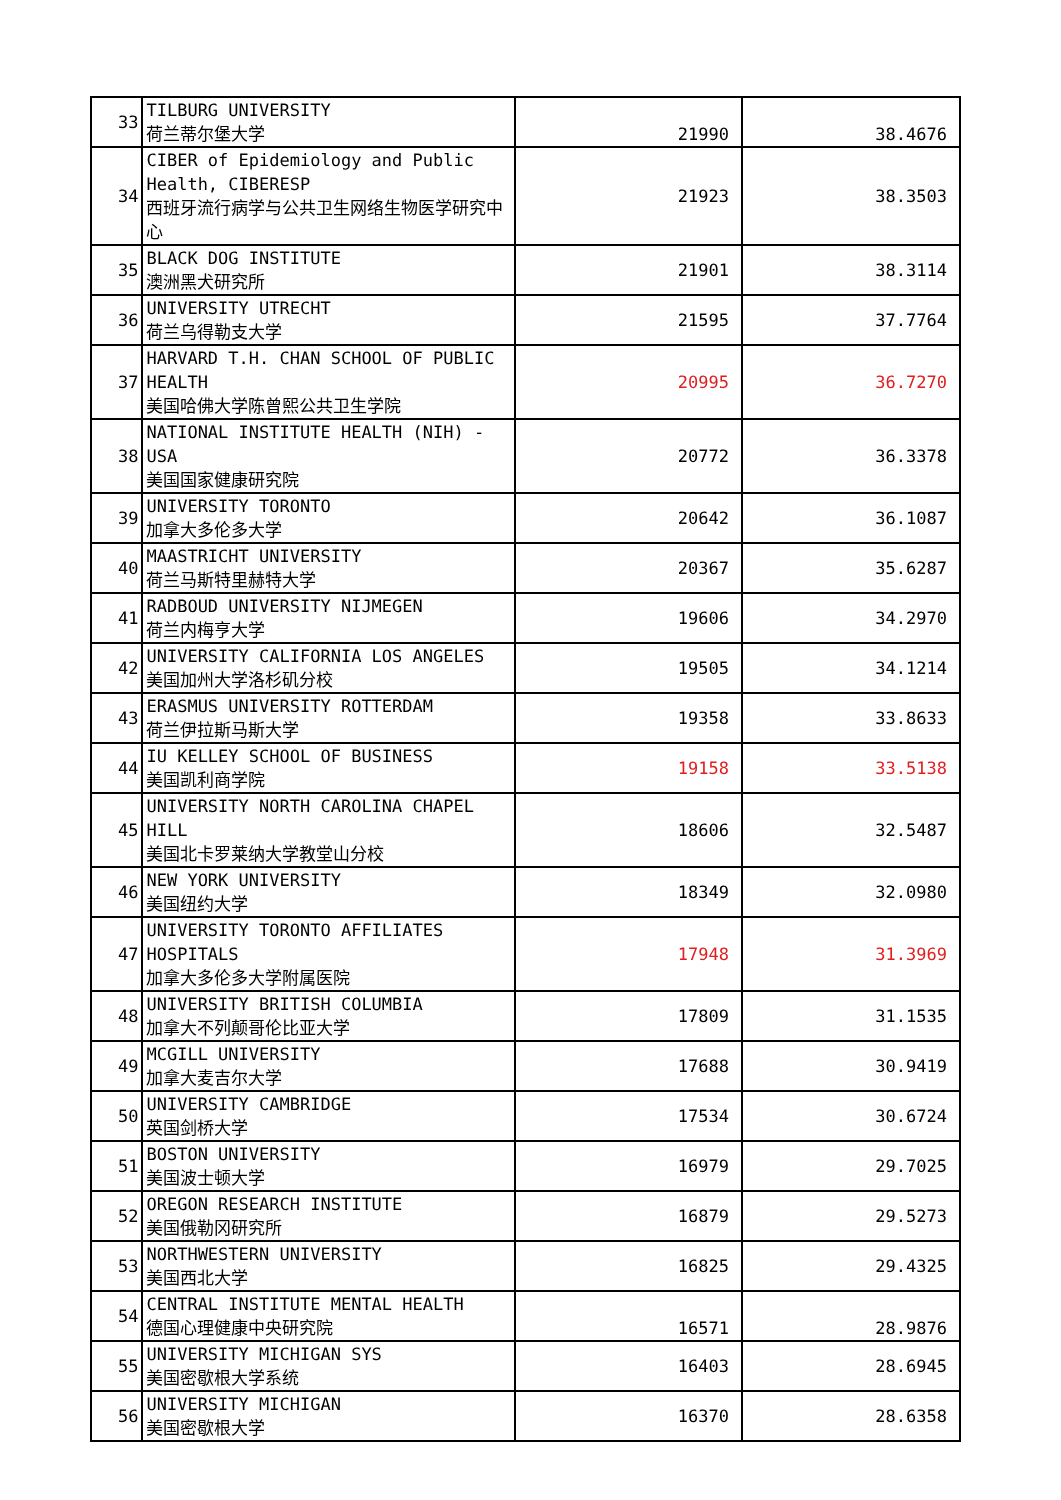| 33 | TILBURG UNIVERSITY 荷兰蒂尔堡大学 | 21990 | 38.4676 |
| 34 | CIBER of Epidemiology and Public Health, CIBERESP 西班牙流行病学与公共卫生网络生物医学研究中心 | 21923 | 38.3503 |
| 35 | BLACK DOG INSTITUTE 澳洲黑犬研究所 | 21901 | 38.3114 |
| 36 | UNIVERSITY UTRECHT 荷兰乌得勒支大学 | 21595 | 37.7764 |
| 37 | HARVARD T.H. CHAN SCHOOL OF PUBLIC HEALTH 美国哈佛大学陈曾熙公共卫生学院 | 20995 | 36.7270 |
| 38 | NATIONAL INSTITUTE HEALTH (NIH) - USA 美国国家健康研究院 | 20772 | 36.3378 |
| 39 | UNIVERSITY TORONTO 加拿大多伦多大学 | 20642 | 36.1087 |
| 40 | MAASTRICHT UNIVERSITY 荷兰马斯特里赫特大学 | 20367 | 35.6287 |
| 41 | RADBOUD UNIVERSITY NIJMEGEN 荷兰内梅亨大学 | 19606 | 34.2970 |
| 42 | UNIVERSITY CALIFORNIA LOS ANGELES 美国加州大学洛杉矶分校 | 19505 | 34.1214 |
| 43 | ERASMUS UNIVERSITY ROTTERDAM 荷兰伊拉斯马斯大学 | 19358 | 33.8633 |
| 44 | IU KELLEY SCHOOL OF BUSINESS 美国凯利商学院 | 19158 | 33.5138 |
| 45 | UNIVERSITY NORTH CAROLINA CHAPEL HILL 美国北卡罗莱纳大学教堂山分校 | 18606 | 32.5487 |
| 46 | NEW YORK UNIVERSITY 美国纽约大学 | 18349 | 32.0980 |
| 47 | UNIVERSITY TORONTO AFFILIATES HOSPITALS 加拿大多伦多大学附属医院 | 17948 | 31.3969 |
| 48 | UNIVERSITY BRITISH COLUMBIA 加拿大不列颠哥伦比亚大学 | 17809 | 31.1535 |
| 49 | MCGILL UNIVERSITY 加拿大麦吉尔大学 | 17688 | 30.9419 |
| 50 | UNIVERSITY CAMBRIDGE 英国剑桥大学 | 17534 | 30.6724 |
| 51 | BOSTON UNIVERSITY 美国波士顿大学 | 16979 | 29.7025 |
| 52 | OREGON RESEARCH INSTITUTE 美国俄勒冈研究所 | 16879 | 29.5273 |
| 53 | NORTHWESTERN UNIVERSITY 美国西北大学 | 16825 | 29.4325 |
| 54 | CENTRAL INSTITUTE MENTAL HEALTH 德国心理健康中央研究院 | 16571 | 28.9876 |
| 55 | UNIVERSITY MICHIGAN SYS 美国密歇根大学系统 | 16403 | 28.6945 |
| 56 | UNIVERSITY MICHIGAN 美国密歇根大学 | 16370 | 28.6358 |